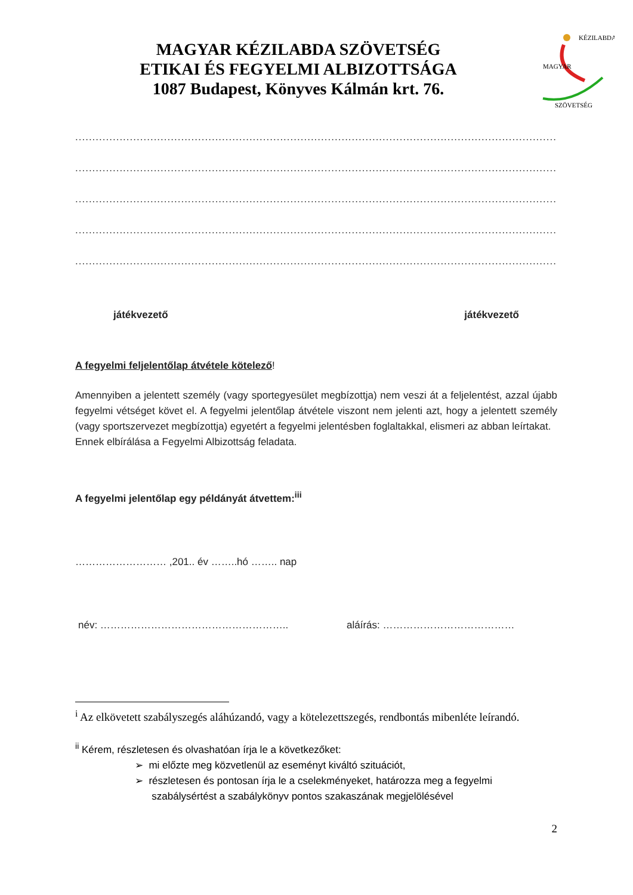MAGYAR KÉZILABDA SZÖVETSÉG
ETIKAI ÉS FEGYELMI ALBIZOTTSÁGA
1087 Budapest, Könyves Kálmán krt. 76.
MAGYAR
KÉZILABDA
SZÖVETSÉG
.......................................................................................................................................................................
.......................................................................................................................................................................
.......................................................................................................................................................................
.......................................................................................................................................................................
.......................................................................................................................................................................
játékvezető játékvezető
A fegyelmi feljelentőlap átvétele kötelező!
Amennyiben a jelentett személy (vagy sportegyesület megbízottja) nem veszi át a feljelentést, azzal újabb fegyelmi vétséget követ el. A fegyelmi jelentőlap átvétele viszont nem jelenti azt, hogy a jelentett személy (vagy sportszervezet megbízottja) egyetért a fegyelmi jelentésben foglaltakkal, elismeri az abban leírtakat.
Ennek elbírálása a Fegyelmi Albizottság feladata.
A fegyelmi jelentőlap egy példányát átvettem:<sup>iii</sup>
……………………… ,201.. év ……..hó …….. nap
név: ……………………………………………….. aláírás: …………………………………
<sup>i</sup> Az elkövetett szabályszegés aláhúzandó, vagy a kötelezettszegés, rendbontás mibenléte leírandó.
<sup>ii</sup> Kérem, részletesen és olvashatóan írja le a következőket:
➢ mi előzte meg közvetlenül az eseményt kiváltó szituációt,
➢ részletesen és pontosan írja le a cselekményeket, határozza meg a fegyelmi
szabálysértést a szabálykönyv pontos szakaszának megjelölésével
2